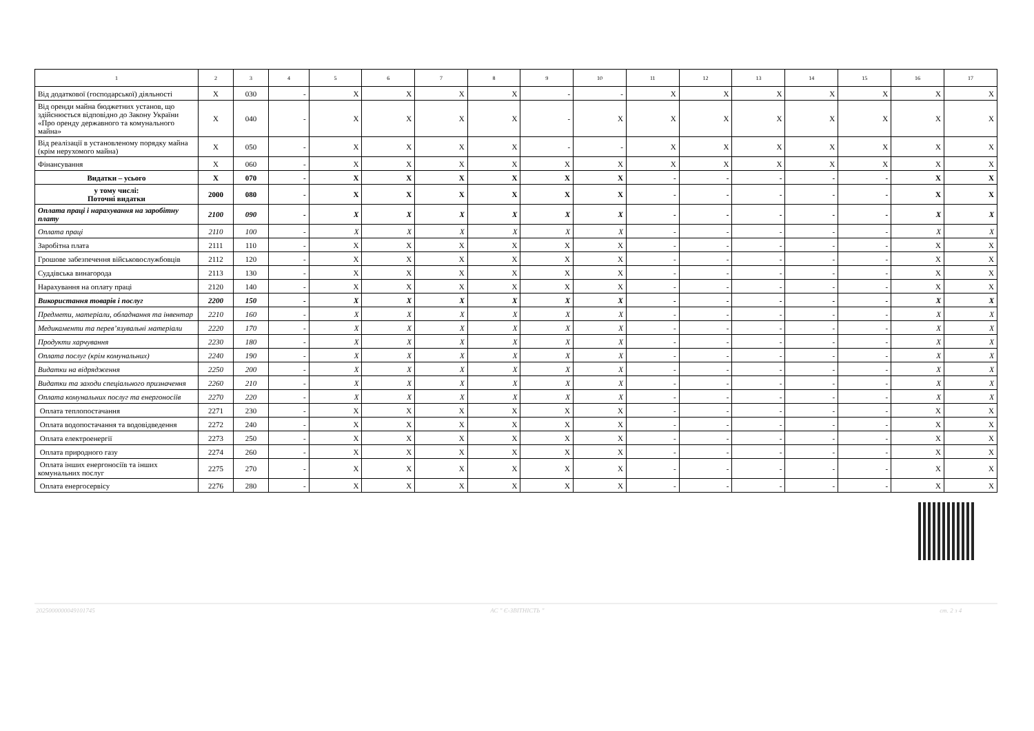| 1 | 2 | 3 | 4 | 5 | 6 | 7 | 8 | 9 | 10 | 11 | 12 | 13 | 14 | 15 | 16 | 17 |
| --- | --- | --- | --- | --- | --- | --- | --- | --- | --- | --- | --- | --- | --- | --- | --- | --- |
| Від додаткової (господарської) діяльності | X | 030 | - | X | X | X | X | - | - | X | X | X | X | X | X | X |
| Від оренди майна бюджетних установ, що здійснюється відповідно до Закону України «Про оренду державного та комунального майна» | X | 040 | - | X | X | X | X | - | X | X | X | X | X | X | X | X |
| Від реалізації в установленому порядку майна (крім нерухомого майна) | X | 050 | - | X | X | X | X | - | - | X | X | X | X | X | X | X |
| Фінансування | X | 060 | - | X | X | X | X | X | X | X | X | X | X | X | X | X |
| Видатки – усього | X | 070 | - | X | X | X | X | X | X | - | - | - | - | - | X | X |
| у тому числі: Поточні видатки | 2000 | 080 | - | X | X | X | X | X | X | - | - | - | - | - | X | X |
| Оплата праці і нарахування на заробітну плату | 2100 | 090 | - | X | X | X | X | X | X | - | - | - | - | - | X | X |
| Оплата праці | 2110 | 100 | - | X | X | X | X | X | X | - | - | - | - | - | X | X |
| Заробітна плата | 2111 | 110 | - | X | X | X | X | X | X | - | - | - | - | - | X | X |
| Грошове забезпечення військовослужбовців | 2112 | 120 | - | X | X | X | X | X | X | - | - | - | - | - | X | X |
| Суддівська винагорода | 2113 | 130 | - | X | X | X | X | X | X | - | - | - | - | - | X | X |
| Нарахування на оплату праці | 2120 | 140 | - | X | X | X | X | X | X | - | - | - | - | - | X | X |
| Використання товарів і послуг | 2200 | 150 | - | X | X | X | X | X | X | - | - | - | - | - | X | X |
| Предмети, матеріали, обладнання та інвентар | 2210 | 160 | - | X | X | X | X | X | X | - | - | - | - | - | X | X |
| Медикаменти та перев’язувальні матеріали | 2220 | 170 | - | X | X | X | X | X | X | - | - | - | - | - | X | X |
| Продукти харчування | 2230 | 180 | - | X | X | X | X | X | X | - | - | - | - | - | X | X |
| Оплата послуг (крім комунальних) | 2240 | 190 | - | X | X | X | X | X | X | - | - | - | - | - | X | X |
| Видатки на відрядження | 2250 | 200 | - | X | X | X | X | X | X | - | - | - | - | - | X | X |
| Видатки та заходи спеціального призначення | 2260 | 210 | - | X | X | X | X | X | X | - | - | - | - | - | X | X |
| Оплата комунальних послуг та енергоносіїв | 2270 | 220 | - | X | X | X | X | X | X | - | - | - | - | - | X | X |
| Оплата теплопостачання | 2271 | 230 | - | X | X | X | X | X | X | - | - | - | - | - | X | X |
| Оплата водопостачання та водовідведення | 2272 | 240 | - | X | X | X | X | X | X | - | - | - | - | - | X | X |
| Оплата електроенергії | 2273 | 250 | - | X | X | X | X | X | X | - | - | - | - | - | X | X |
| Оплата природного газу | 2274 | 260 | - | X | X | X | X | X | X | - | - | - | - | - | X | X |
| Оплата інших енергоносіїв та інших комунальних послуг | 2275 | 270 | - | X | X | X | X | X | X | - | - | - | - | - | X | X |
| Оплата енергосервісу | 2276 | 280 | - | X | X | X | X | X | X | - | - | - | - | - | X | X |
2025000000049101745 АС " Є-ЗВІТНІСТЬ " ст. 2 з 4